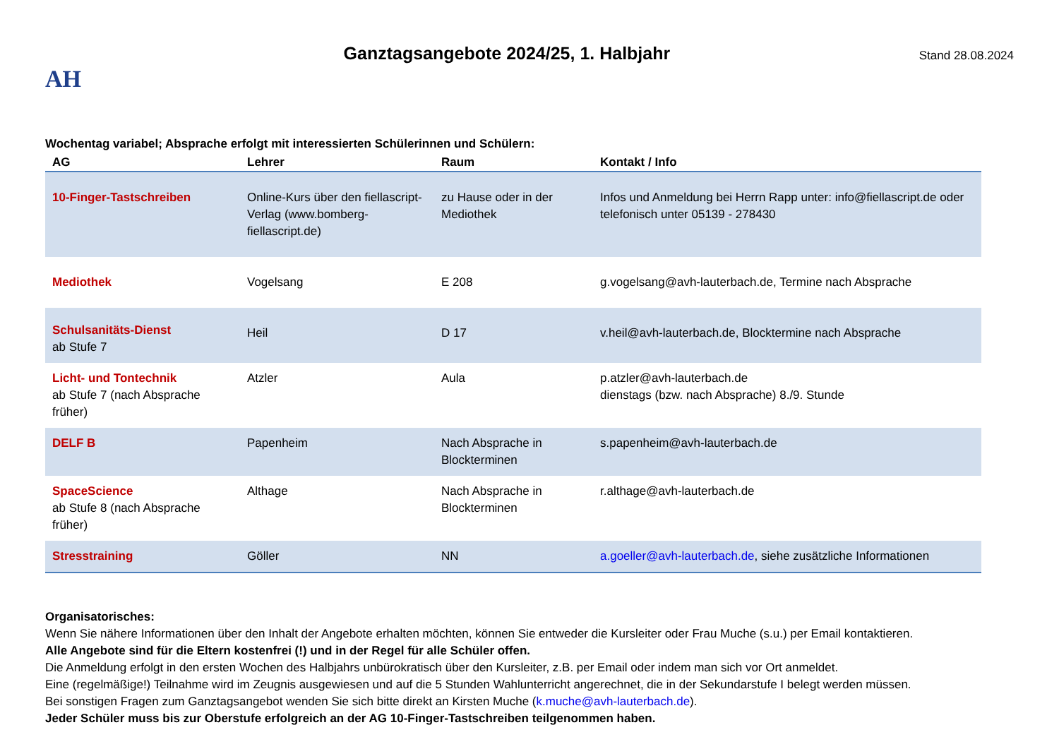AH
Ganztagsangebote 2024/25, 1. Halbjahr
Stand 28.08.2024
Wochentag variabel; Absprache erfolgt mit interessierten Schülerinnen und Schülern:
| AG | Lehrer | Raum | Kontakt / Info |
| --- | --- | --- | --- |
| 10-Finger-Tastschreiben | Online-Kurs über den fiellascript-Verlag (www.bomberg-fiellascript.de) | zu Hause oder in der Mediothek | Infos und Anmeldung bei Herrn Rapp unter: info@fiellascript.de oder telefonisch unter 05139 - 278430 |
| Mediothek | Vogelsang | E 208 | g.vogelsang@avh-lauterbach.de, Termine nach Absprache |
| Schulsanitäts-Dienst ab Stufe 7 | Heil | D 17 | v.heil@avh-lauterbach.de, Blocktermine nach Absprache |
| Licht- und Tontechnik ab Stufe 7 (nach Absprache früher) | Atzler | Aula | p.atzler@avh-lauterbach.de dienstags (bzw. nach Absprache) 8./9. Stunde |
| DELF B | Papenheim | Nach Absprache in Blockterminen | s.papenheim@avh-lauterbach.de |
| SpaceScience ab Stufe 8 (nach Absprache früher) | Althage | Nach Absprache in Blockterminen | r.althage@avh-lauterbach.de |
| Stresstraining | Göller | NN | a.goeller@avh-lauterbach.de , siehe zusätzliche Informationen |
Organisatorisches:
Wenn Sie nähere Informationen über den Inhalt der Angebote erhalten möchten, können Sie entweder die Kursleiter oder Frau Muche (s.u.) per Email kontaktieren.
Alle Angebote sind für die Eltern kostenfrei (!) und in der Regel für alle Schüler offen.
Die Anmeldung erfolgt in den ersten Wochen des Halbjahrs unbürokratisch über den Kursleiter, z.B. per Email oder indem man sich vor Ort anmeldet.
Eine (regelmäßige!) Teilnahme wird im Zeugnis ausgewiesen und auf die 5 Stunden Wahlunterricht angerechnet, die in der Sekundarstufe I belegt werden müssen.
Bei sonstigen Fragen zum Ganztagsangebot wenden Sie sich bitte direkt an Kirsten Muche (k.muche@avh-lauterbach.de).
Jeder Schüler muss bis zur Oberstufe erfolgreich an der AG 10-Finger-Tastschreiben teilgenommen haben.